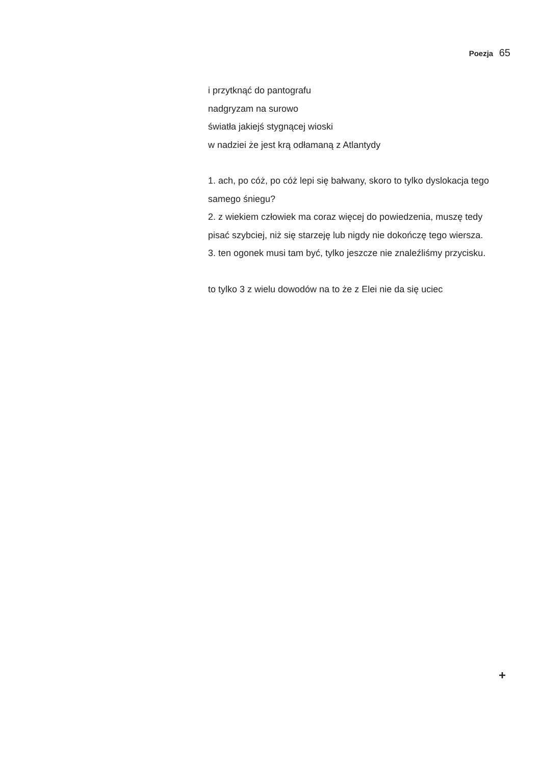Poezja 65
i przytknąć do pantografu
nadgryzam na surowo
światła jakiejś stygnącej wioski
w nadziei że jest krą odłamaną z Atlantydy
1. ach, po cóż, po cóż lepi się bałwany, skoro to tylko dyslokacja tego samego śniegu?
2. z wiekiem człowiek ma coraz więcej do powiedzenia, muszę tedy pisać szybciej, niż się starzeję lub nigdy nie dokończę tego wiersza.
3. ten ogonek musi tam być, tylko jeszcze nie znaleźliśmy przycisku.
to tylko 3 z wielu dowodów na to że z Elei nie da się uciec
+